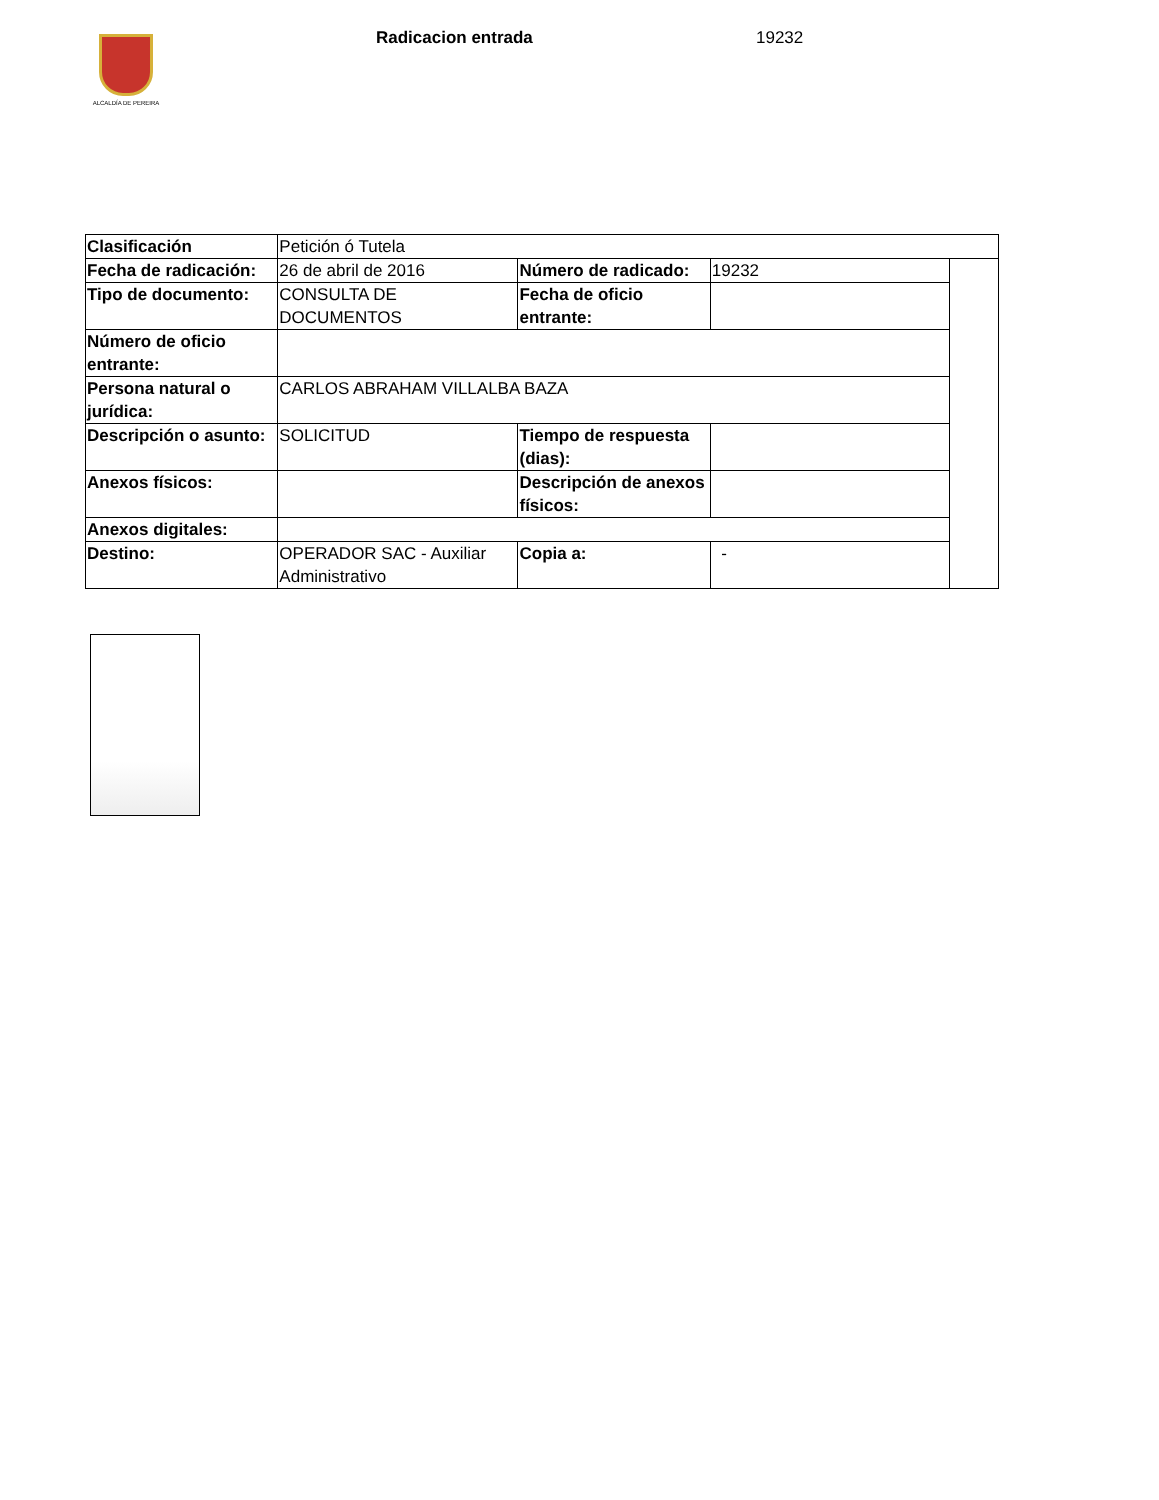ALCALDÍA DE PEREIRA
Radicacion entrada 19232
| Clasificación | Petición ó Tutela | | | |
| Fecha de radicación: | 26 de abril de 2016 | Número de radicado: | 19232 | |
| Tipo de documento: | CONSULTA DE DOCUMENTOS | Fecha de oficio entrante: | | |
| Número de oficio entrante: | | | | |
| Persona natural o jurídica: | CARLOS ABRAHAM VILLALBA BAZA | | | |
| Descripción o asunto: | SOLICITUD | Tiempo de respuesta (dias): | | |
| Anexos físicos: | | Descripción de anexos físicos: | | |
| Anexos digitales: | | | | |
| Destino: | OPERADOR SAC - Auxiliar Administrativo | Copia a: | - | |